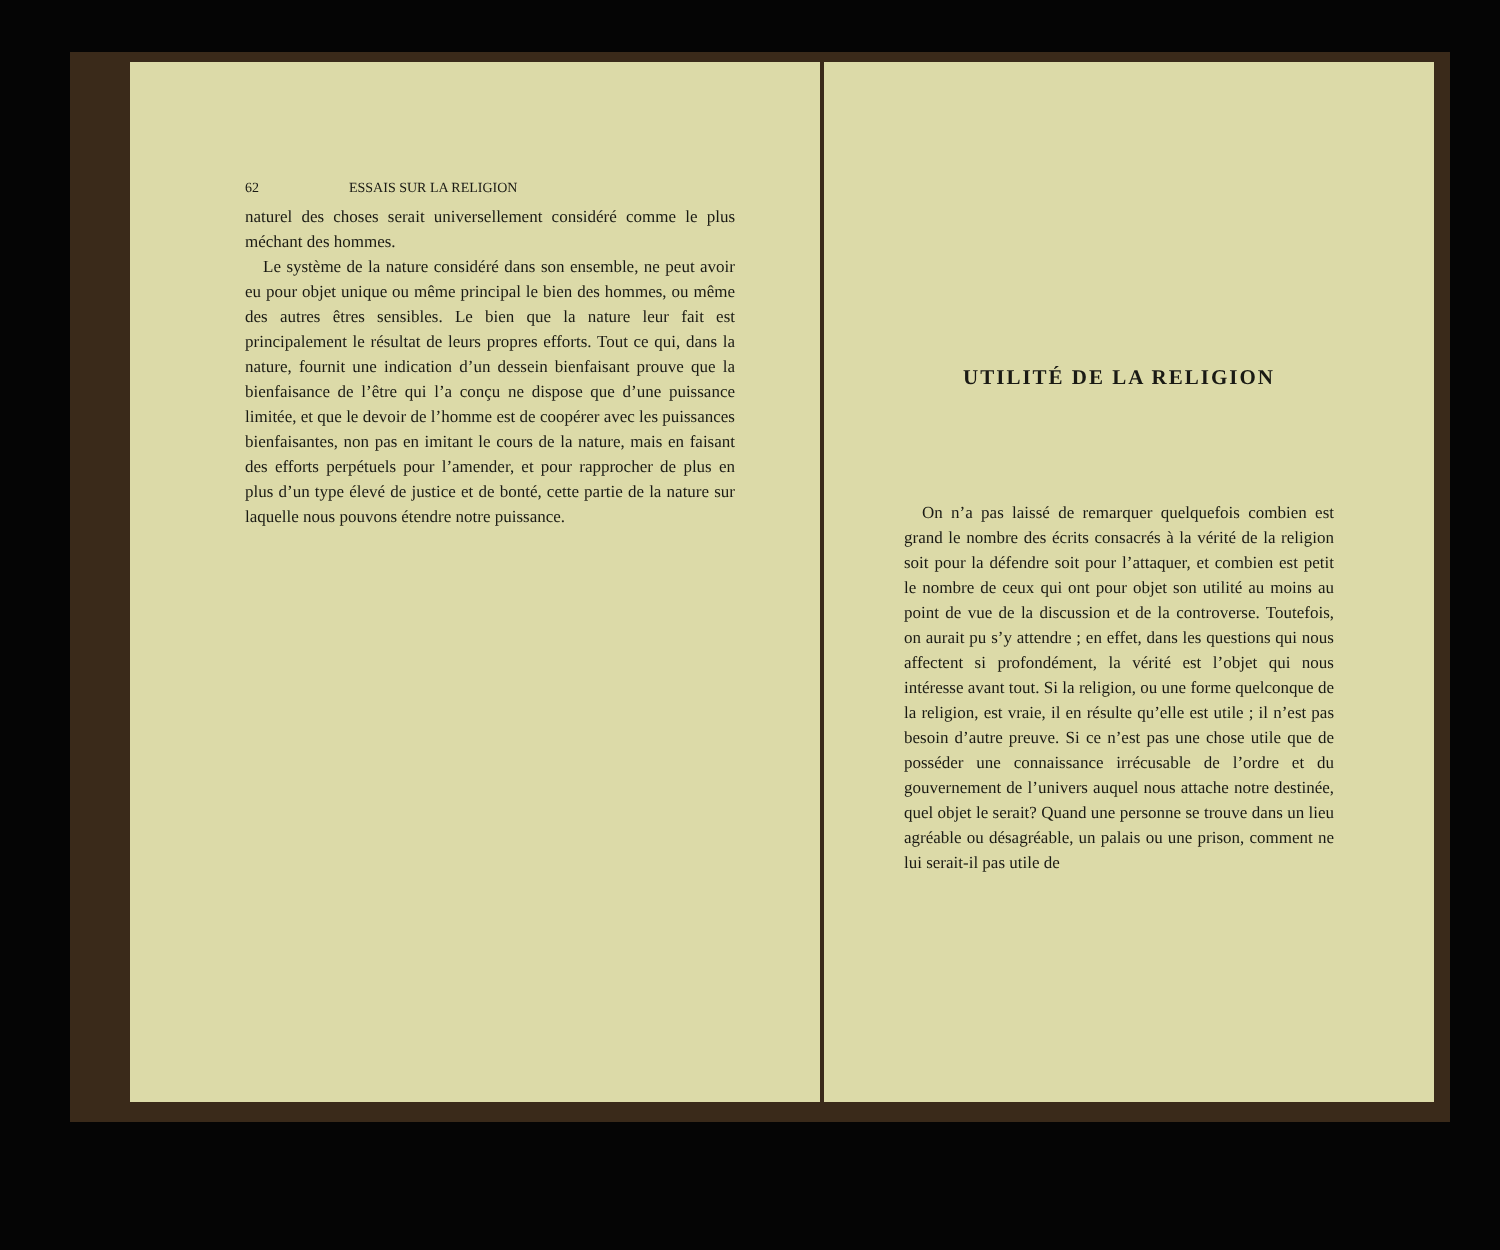62 ESSAIS SUR LA RELIGION
naturel des choses serait universellement considéré comme le plus méchant des hommes.
Le système de la nature considéré dans son ensemble, ne peut avoir eu pour objet unique ou même principal le bien des hommes, ou même des autres êtres sensibles. Le bien que la nature leur fait est principalement le résultat de leurs propres efforts. Tout ce qui, dans la nature, fournit une indication d’un dessein bienfaisant prouve que la bienfaisance de l’être qui l’a conçu ne dispose que d’une puissance limitée, et que le devoir de l’homme est de coopérer avec les puissances bienfaisantes, non pas en imitant le cours de la nature, mais en faisant des efforts perpétuels pour l’amender, et pour rapprocher de plus en plus d’un type élevé de justice et de bonté, cette partie de la nature sur laquelle nous pouvons étendre notre puissance.
UTILITÉ DE LA RELIGION
On n’a pas laissé de remarquer quelquefois combien est grand le nombre des écrits consacrés à la vérité de la religion soit pour la défendre soit pour l’attaquer, et combien est petit le nombre de ceux qui ont pour objet son utilité au moins au point de vue de la discussion et de la controverse. Toutefois, on aurait pu s’y attendre ; en effet, dans les questions qui nous affectent si profondément, la vérité est l’objet qui nous intéresse avant tout. Si la religion, ou une forme quelconque de la religion, est vraie, il en résulte qu’elle est utile ; il n’est pas besoin d’autre preuve. Si ce n’est pas une chose utile que de posséder une connaissance irrécusable de l’ordre et du gouvernement de l’univers auquel nous attache notre destinée, quel objet le serait? Quand une personne se trouve dans un lieu agréable ou désagréable, un palais ou une prison, comment ne lui serait-il pas utile de